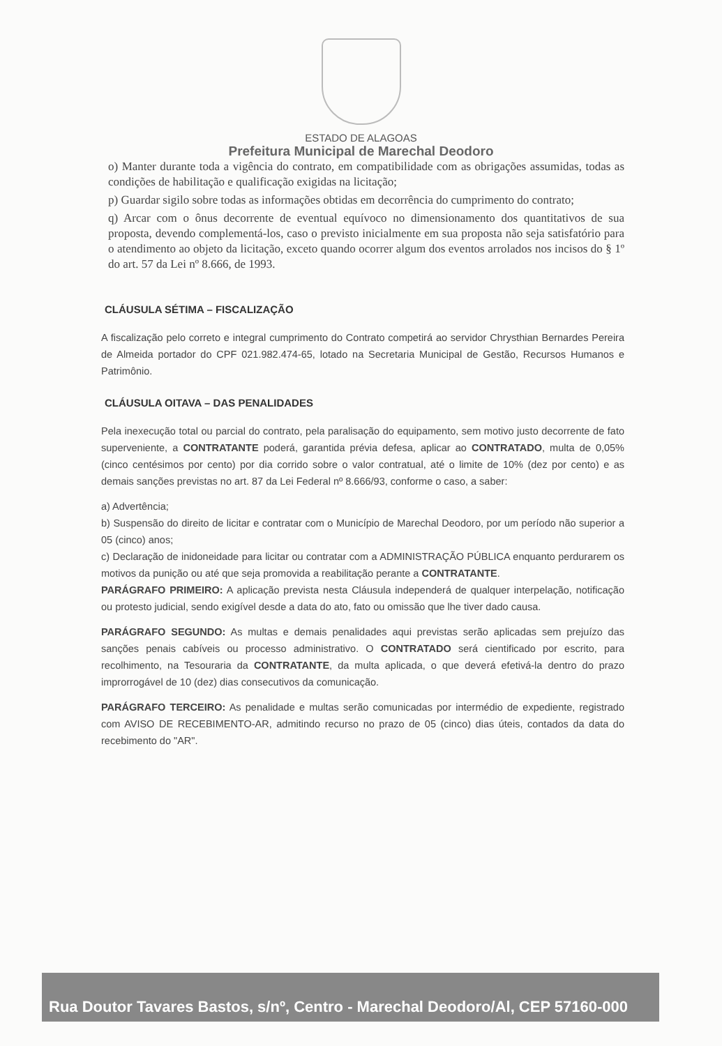ESTADO DE ALAGOAS
Prefeitura Municipal de Marechal Deodoro
o) Manter durante toda a vigência do contrato, em compatibilidade com as obrigações assumidas, todas as condições de habilitação e qualificação exigidas na licitação;
p) Guardar sigilo sobre todas as informações obtidas em decorrência do cumprimento do contrato;
q) Arcar com o ônus decorrente de eventual equívoco no dimensionamento dos quantitativos de sua proposta, devendo complementá-los, caso o previsto inicialmente em sua proposta não seja satisfatório para o atendimento ao objeto da licitação, exceto quando ocorrer algum dos eventos arrolados nos incisos do § 1º do art. 57 da Lei nº 8.666, de 1993.
CLÁUSULA SÉTIMA – FISCALIZAÇÃO
A fiscalização pelo correto e integral cumprimento do Contrato competirá ao servidor Chrysthian Bernardes Pereira de Almeida portador do CPF 021.982.474-65, lotado na Secretaria Municipal de Gestão, Recursos Humanos e Patrimônio.
CLÁUSULA OITAVA – DAS PENALIDADES
Pela inexecução total ou parcial do contrato, pela paralisação do equipamento, sem motivo justo decorrente de fato superveniente, a CONTRATANTE poderá, garantida prévia defesa, aplicar ao CONTRATADO, multa de 0,05% (cinco centésimos por cento) por dia corrido sobre o valor contratual, até o limite de 10% (dez por cento) e as demais sanções previstas no art. 87 da Lei Federal nº 8.666/93, conforme o caso, a saber:
a) Advertência;
b) Suspensão do direito de licitar e contratar com o Município de Marechal Deodoro, por um período não superior a 05 (cinco) anos;
c) Declaração de inidoneidade para licitar ou contratar com a ADMINISTRAÇÃO PÚBLICA enquanto perdurarem os motivos da punição ou até que seja promovida a reabilitação perante a CONTRATANTE.
PARÁGRAFO PRIMEIRO: A aplicação prevista nesta Cláusula independerá de qualquer interpelação, notificação ou protesto judicial, sendo exigível desde a data do ato, fato ou omissão que lhe tiver dado causa.
PARÁGRAFO SEGUNDO: As multas e demais penalidades aqui previstas serão aplicadas sem prejuízo das sanções penais cabíveis ou processo administrativo. O CONTRATADO será cientificado por escrito, para recolhimento, na Tesouraria da CONTRATANTE, da multa aplicada, o que deverá efetivá-la dentro do prazo improrrogável de 10 (dez) dias consecutivos da comunicação.
PARÁGRAFO TERCEIRO: As penalidade e multas serão comunicadas por intermédio de expediente, registrado com AVISO DE RECEBIMENTO-AR, admitindo recurso no prazo de 05 (cinco) dias úteis, contados da data do recebimento do "AR".
Rua Doutor Tavares Bastos, s/nº, Centro - Marechal Deodoro/Al, CEP 57160-000